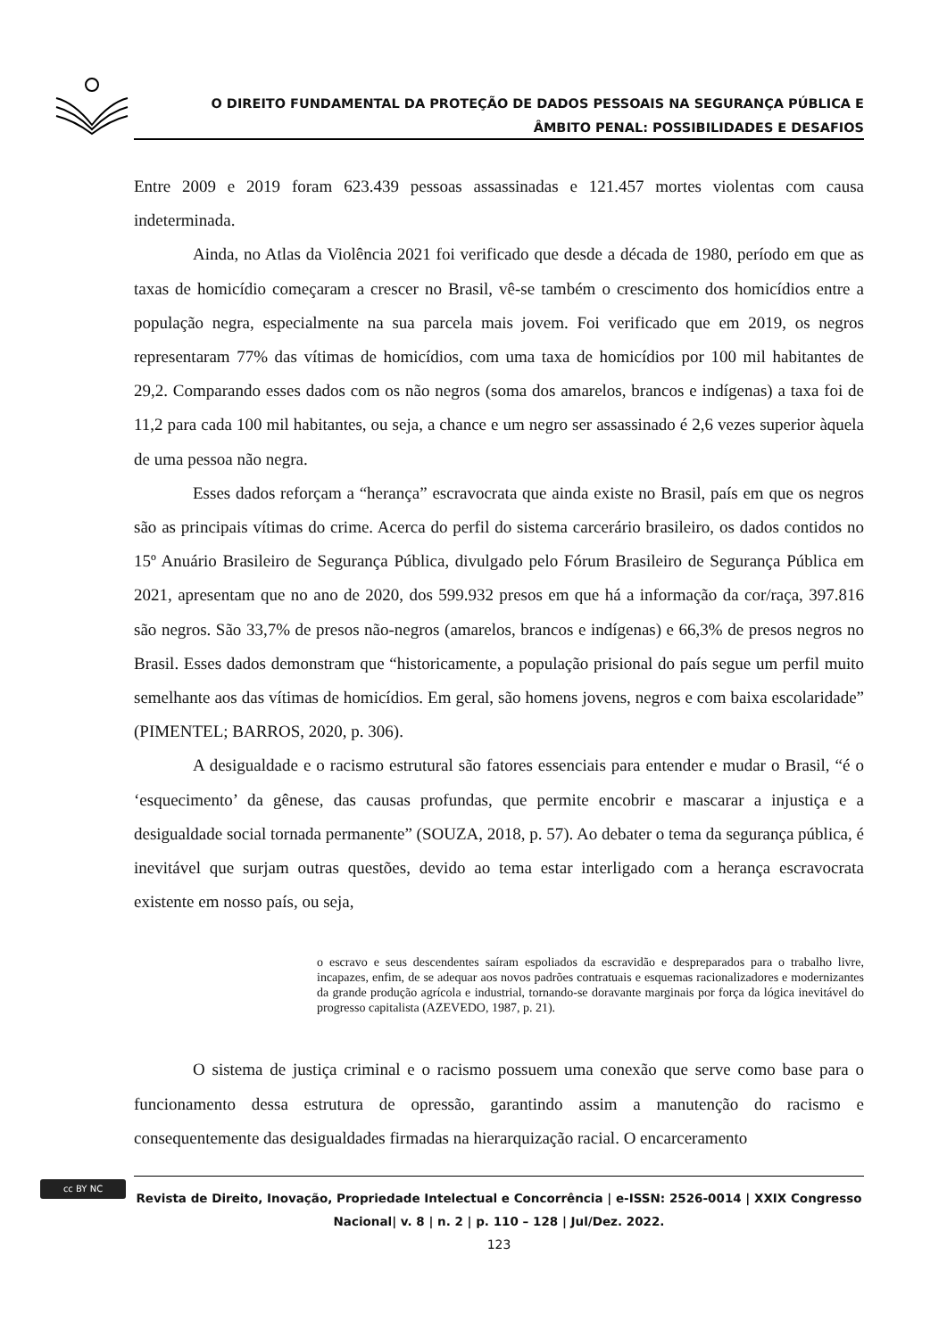O DIREITO FUNDAMENTAL DA PROTEÇÃO DE DADOS PESSOAIS NA SEGURANÇA PÚBLICA E
ÂMBITO PENAL: POSSIBILIDADES E DESAFIOS
Entre 2009 e 2019 foram 623.439 pessoas assassinadas e 121.457 mortes violentas com causa indeterminada.
Ainda, no Atlas da Violência 2021 foi verificado que desde a década de 1980, período em que as taxas de homicídio começaram a crescer no Brasil, vê-se também o crescimento dos homicídios entre a população negra, especialmente na sua parcela mais jovem. Foi verificado que em 2019, os negros representaram 77% das vítimas de homicídios, com uma taxa de homicídios por 100 mil habitantes de 29,2. Comparando esses dados com os não negros (soma dos amarelos, brancos e indígenas) a taxa foi de 11,2 para cada 100 mil habitantes, ou seja, a chance e um negro ser assassinado é 2,6 vezes superior àquela de uma pessoa não negra.
Esses dados reforçam a “herança” escravocrata que ainda existe no Brasil, país em que os negros são as principais vítimas do crime. Acerca do perfil do sistema carcerário brasileiro, os dados contidos no 15º Anuário Brasileiro de Segurança Pública, divulgado pelo Fórum Brasileiro de Segurança Pública em 2021, apresentam que no ano de 2020, dos 599.932 presos em que há a informação da cor/raça, 397.816 são negros. São 33,7% de presos não-negros (amarelos, brancos e indígenas) e 66,3% de presos negros no Brasil. Esses dados demonstram que “historicamente, a população prisional do país segue um perfil muito semelhante aos das vítimas de homicídios. Em geral, são homens jovens, negros e com baixa escolaridade” (PIMENTEL; BARROS, 2020, p. 306).
A desigualdade e o racismo estrutural são fatores essenciais para entender e mudar o Brasil, “é o ‘esquecimento’ da gênese, das causas profundas, que permite encobrir e mascarar a injustiça e a desigualdade social tornada permanente” (SOUZA, 2018, p. 57). Ao debater o tema da segurança pública, é inevitável que surjam outras questões, devido ao tema estar interligado com a herança escravocrata existente em nosso país, ou seja,
o escravo e seus descendentes saíram espoliados da escravidão e despreparados para o trabalho livre, incapazes, enfim, de se adequar aos novos padrões contratuais e esquemas racionalizadores e modernizantes da grande produção agrícola e industrial, tornando-se doravante marginais por força da lógica inevitável do progresso capitalista (AZEVEDO, 1987, p. 21).
O sistema de justiça criminal e o racismo possuem uma conexão que serve como base para o funcionamento dessa estrutura de opressão, garantindo assim a manutenção do racismo e consequentemente das desigualdades firmadas na hierarquização racial. O encarceramento
cc BY NC
Revista de Direito, Inovação, Propriedade Intelectual e Concorrência | e-ISSN: 2526-0014 | XXIX Congresso Nacional| v. 8 | n. 2 | p. 110 – 128 | Jul/Dez. 2022.
123